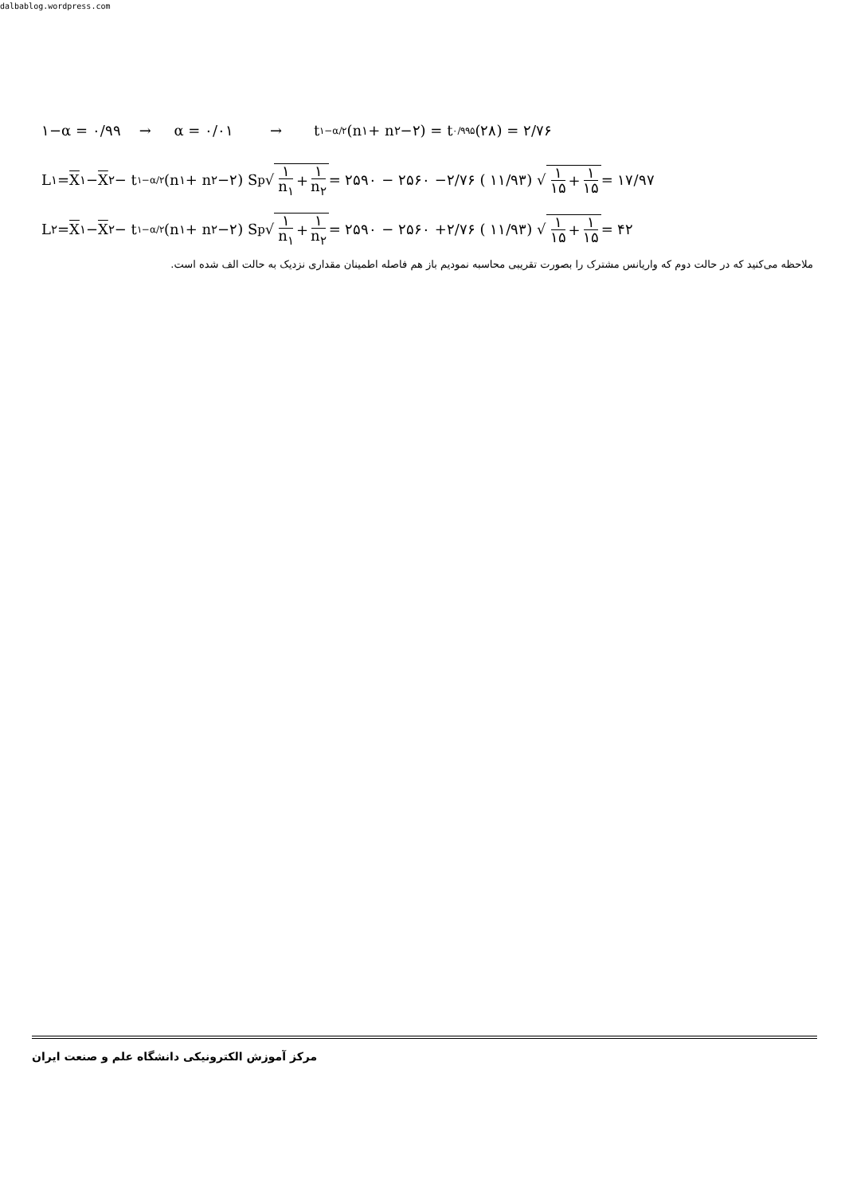dalbablog.wordpress.com
۱−α = ۰/۹۹ → α = ۰/۰۱ → t<sub>۱−α/۲</sub> (n<sub>۱</sub> + n<sub>۲</sub> −۲) = t<sub>۰/۹۹۵</sub>(۲۸) = ۲/۷۶
L<sub>۱</sub> = X<sub>۱</sub> − X<sub>۲</sub> − t<sub>۱−α/۲</sub> (n<sub>۱</sub> + n<sub>۲</sub> −۲) S<sub>p</sub> √ ۱ n<sub>۱</sub> + ۱ n<sub>۲</sub> = ۲۵۹۰ − ۲۵۶۰ −۲/۷۶ ( ۱۱/۹۳) √ ۱ ۱۵ + ۱ ۱۵ = ۱۷/۹۷
L<sub>۲</sub> = X<sub>۱</sub> − X<sub>۲</sub> − t<sub>۱−α/۲</sub> (n<sub>۱</sub> + n<sub>۲</sub> −۲) S<sub>p</sub> √ ۱ n<sub>۱</sub> + ۱ n<sub>۲</sub> = ۲۵۹۰ − ۲۵۶۰ +۲/۷۶ ( ۱۱/۹۳) √ ۱ ۱۵ + ۱ ۱۵ = ۴۲
ملاحظه می‌کنید که در حالت دوم که واریانس مشترک را بصورت تقریبی محاسبه نمودیم باز هم فاصله اطمینان مقداری نزدیک به حالت الف شده است.
مرکز آموزش الکترونیکی دانشگاه علم و صنعت ایران